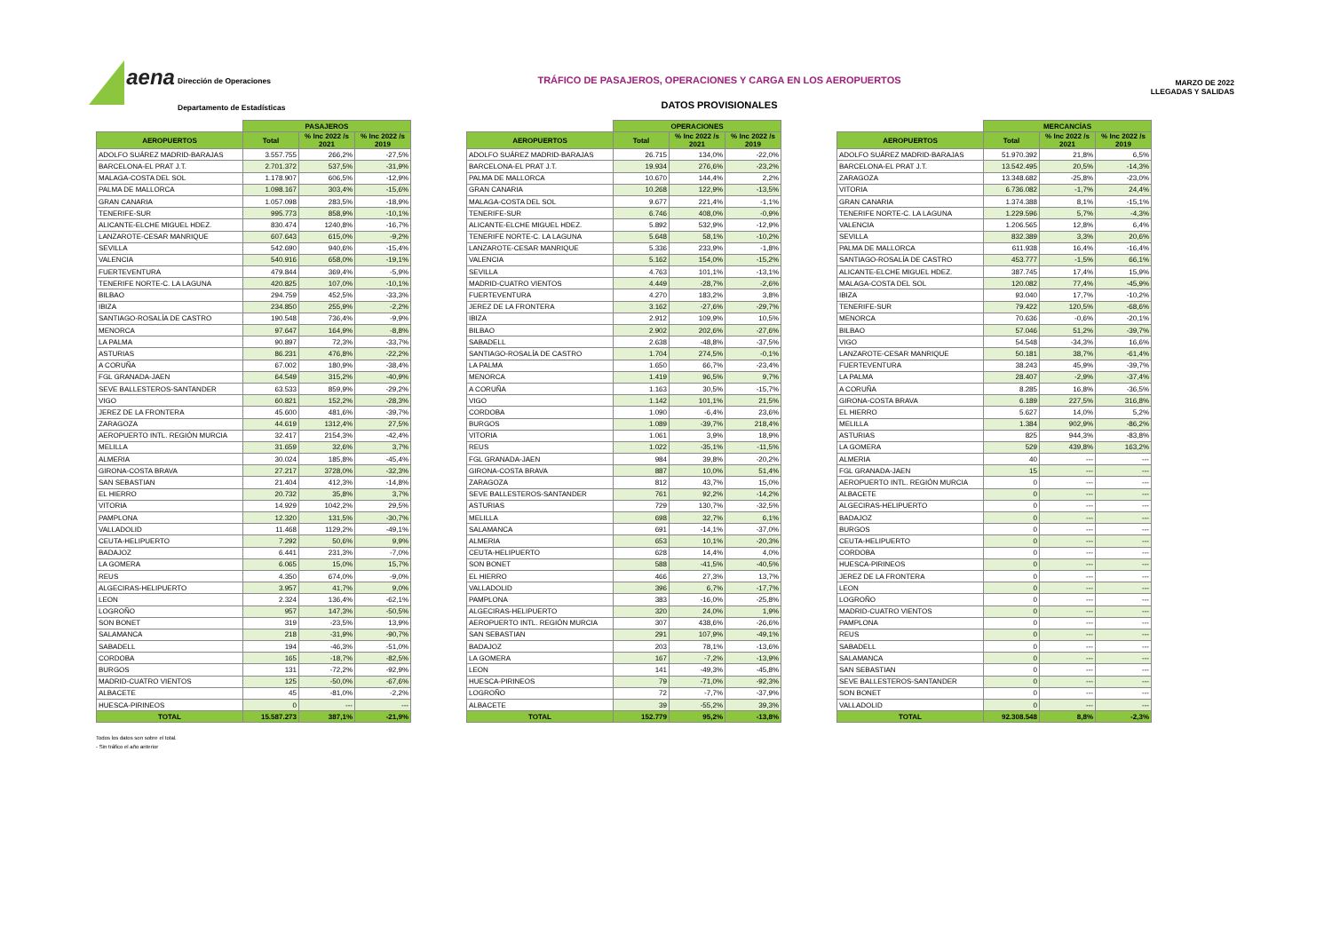aena
Dirección de Operaciones
Departamento de Estadísticas
TRÁFICO DE PASAJEROS, OPERACIONES Y CARGA EN LOS AEROPUERTOS
DATOS PROVISIONALES
MARZO DE 2022
LLEGADAS Y SALIDAS
| | PASAJEROS | | |
| AEROPUERTOS | Total | % Inc 2022 /s 2021 | % Inc 2022 /s 2019 |
| ADOLFO SUÁREZ MADRID-BARAJAS | 3.557.755 | 266,2% | -27,5% |
| BARCELONA-EL PRAT J.T. | 2.701.372 | 537,5% | -31,9% |
| MALAGA-COSTA DEL SOL | 1.178.907 | 606,5% | -12,9% |
| PALMA DE MALLORCA | 1.098.167 | 303,4% | -15,6% |
| GRAN CANARIA | 1.057.098 | 283,5% | -18,9% |
| TENERIFE-SUR | 995.773 | 858,9% | -10,1% |
| ALICANTE-ELCHE MIGUEL HDEZ. | 830.474 | 1240,8% | -16,7% |
| LANZAROTE-CESAR MANRIQUE | 607.643 | 615,0% | -9,2% |
| SEVILLA | 542.690 | 940,6% | -15,4% |
| VALENCIA | 540.916 | 658,0% | -19,1% |
| FUERTEVENTURA | 479.844 | 369,4% | -5,9% |
| TENERIFE NORTE-C. LA LAGUNA | 420.825 | 107,0% | -10,1% |
| BILBAO | 294.759 | 452,5% | -33,3% |
| IBIZA | 234.850 | 255,9% | -2,2% |
| SANTIAGO-ROSALÍA DE CASTRO | 190.548 | 736,4% | -9,9% |
| MENORCA | 97.647 | 164,9% | -8,8% |
| LA PALMA | 90.897 | 72,3% | -33,7% |
| ASTURIAS | 86.231 | 476,8% | -22,2% |
| A CORUÑA | 67.002 | 180,9% | -38,4% |
| FGL GRANADA-JAEN | 64.549 | 315,2% | -40,9% |
| SEVE BALLESTEROS-SANTANDER | 63.533 | 859,9% | -29,2% |
| VIGO | 60.821 | 152,2% | -28,3% |
| JEREZ DE LA FRONTERA | 45.600 | 481,6% | -39,7% |
| ZARAGOZA | 44.619 | 1312,4% | 27,5% |
| AEROPUERTO INTL. REGIÓN MURCIA | 32.417 | 2154,3% | -42,4% |
| MELILLA | 31.659 | 32,6% | 3,7% |
| ALMERIA | 30.024 | 185,8% | -45,4% |
| GIRONA-COSTA BRAVA | 27.217 | 3728,0% | -32,3% |
| SAN SEBASTIAN | 21.404 | 412,3% | -14,8% |
| EL HIERRO | 20.732 | 35,8% | 3,7% |
| VITORIA | 14.929 | 1042,2% | 29,5% |
| PAMPLONA | 12.320 | 131,5% | -30,7% |
| VALLADOLID | 11.468 | 1129,2% | -49,1% |
| CEUTA-HELIPUERTO | 7.292 | 50,6% | 9,9% |
| BADAJOZ | 6.441 | 231,3% | -7,0% |
| LA GOMERA | 6.065 | 15,0% | 15,7% |
| REUS | 4.350 | 674,0% | -9,0% |
| ALGECIRAS-HELIPUERTO | 3.957 | 41,7% | 9,0% |
| LEON | 2.324 | 136,4% | -62,1% |
| LOGROÑO | 957 | 147,3% | -50,5% |
| SON BONET | 319 | -23,5% | 13,9% |
| SALAMANCA | 218 | -31,9% | -90,7% |
| SABADELL | 194 | -46,3% | -51,0% |
| CORDOBA | 165 | -18,7% | -82,5% |
| BURGOS | 131 | -72,2% | -92,9% |
| MADRID-CUATRO VIENTOS | 125 | -50,0% | -67,6% |
| ALBACETE | 45 | -81,0% | -2,2% |
| HUESCA-PIRINEOS | 0 | --- | --- |
| TOTAL | 15.587.273 | 387,1% | -21,9% |
| | OPERACIONES | | |
| AEROPUERTOS | Total | % Inc 2022 /s 2021 | % Inc 2022 /s 2019 |
| ADOLFO SUÁREZ MADRID-BARAJAS | 26.715 | 134,0% | -22,0% |
| BARCELONA-EL PRAT J.T. | 19.934 | 276,6% | -23,2% |
| PALMA DE MALLORCA | 10.670 | 144,4% | 2,2% |
| GRAN CANARIA | 10.268 | 122,9% | -13,5% |
| MALAGA-COSTA DEL SOL | 9.677 | 221,4% | -1,1% |
| TENERIFE-SUR | 6.746 | 408,0% | -0,9% |
| ALICANTE-ELCHE MIGUEL HDEZ. | 5.892 | 532,9% | -12,9% |
| TENERIFE NORTE-C. LA LAGUNA | 5.648 | 58,1% | -10,2% |
| LANZAROTE-CESAR MANRIQUE | 5.336 | 233,9% | -1,8% |
| VALENCIA | 5.162 | 154,0% | -15,2% |
| SEVILLA | 4.763 | 101,1% | -13,1% |
| MADRID-CUATRO VIENTOS | 4.449 | -28,7% | -2,6% |
| FUERTEVENTURA | 4.270 | 183,2% | 3,8% |
| JEREZ DE LA FRONTERA | 3.162 | -27,6% | -29,7% |
| IBIZA | 2.912 | 109,9% | 10,5% |
| BILBAO | 2.902 | 202,6% | -27,6% |
| SABADELL | 2.638 | -48,8% | -37,5% |
| SANTIAGO-ROSALÍA DE CASTRO | 1.704 | 274,5% | -0,1% |
| LA PALMA | 1.650 | 66,7% | -23,4% |
| MENORCA | 1.419 | 96,5% | 9,7% |
| A CORUÑA | 1.163 | 30,5% | -15,7% |
| VIGO | 1.142 | 101,1% | 21,5% |
| CORDOBA | 1.090 | -6,4% | 23,6% |
| BURGOS | 1.089 | -39,7% | 218,4% |
| VITORIA | 1.061 | 3,9% | 18,9% |
| REUS | 1.022 | -35,1% | -11,5% |
| FGL GRANADA-JAEN | 984 | 39,8% | -20,2% |
| GIRONA-COSTA BRAVA | 887 | 10,0% | 51,4% |
| ZARAGOZA | 812 | 43,7% | 15,0% |
| SEVE BALLESTEROS-SANTANDER | 761 | 92,2% | -14,2% |
| ASTURIAS | 729 | 130,7% | -32,5% |
| MELILLA | 698 | 32,7% | 6,1% |
| SALAMANCA | 691 | -14,1% | -37,0% |
| ALMERIA | 653 | 10,1% | -20,3% |
| CEUTA-HELIPUERTO | 628 | 14,4% | 4,0% |
| SON BONET | 588 | -41,5% | -40,5% |
| EL HIERRO | 466 | 27,3% | 13,7% |
| VALLADOLID | 396 | 6,7% | -17,7% |
| PAMPLONA | 383 | -16,0% | -25,8% |
| ALGECIRAS-HELIPUERTO | 320 | 24,0% | 1,9% |
| AEROPUERTO INTL. REGIÓN MURCIA | 307 | 438,6% | -26,6% |
| SAN SEBASTIAN | 291 | 107,9% | -49,1% |
| BADAJOZ | 203 | 78,1% | -13,6% |
| LA GOMERA | 167 | -7,2% | -13,9% |
| LEON | 141 | -49,3% | -45,8% |
| HUESCA-PIRINEOS | 79 | -71,0% | -92,3% |
| LOGROÑO | 72 | -7,7% | -37,9% |
| ALBACETE | 39 | -55,2% | 39,3% |
| TOTAL | 152.779 | 95,2% | -13,8% |
| | MERCANCÍAS | | |
| AEROPUERTOS | Total | % Inc 2022 /s 2021 | % Inc 2022 /s 2019 |
| ADOLFO SUÁREZ MADRID-BARAJAS | 51.970.392 | 21,8% | 6,5% |
| BARCELONA-EL PRAT J.T. | 13.542.495 | 20,5% | -14,3% |
| ZARAGOZA | 13.348.682 | -25,8% | -23,0% |
| VITORIA | 6.736.082 | -1,7% | 24,4% |
| GRAN CANARIA | 1.374.388 | 8,1% | -15,1% |
| TENERIFE NORTE-C. LA LAGUNA | 1.229.596 | 5,7% | -4,3% |
| VALENCIA | 1.206.565 | 12,8% | 6,4% |
| SEVILLA | 832.389 | 3,3% | 20,6% |
| PALMA DE MALLORCA | 611.938 | 16,4% | -16,4% |
| SANTIAGO-ROSALÍA DE CASTRO | 453.777 | -1,5% | 66,1% |
| ALICANTE-ELCHE MIGUEL HDEZ. | 387.745 | 17,4% | 15,9% |
| MALAGA-COSTA DEL SOL | 120.082 | 77,4% | -45,9% |
| IBIZA | 93.040 | 17,7% | -10,2% |
| TENERIFE-SUR | 79.422 | 120,5% | -68,6% |
| MENORCA | 70.636 | -0,6% | -20,1% |
| BILBAO | 57.046 | 51,2% | -39,7% |
| VIGO | 54.548 | -34,3% | 16,6% |
| LANZAROTE-CESAR MANRIQUE | 50.181 | 38,7% | -61,4% |
| FUERTEVENTURA | 38.243 | 45,9% | -39,7% |
| LA PALMA | 28.407 | -2,9% | -37,4% |
| A CORUÑA | 8.285 | 16,8% | -36,5% |
| GIRONA-COSTA BRAVA | 6.189 | 227,5% | 316,8% |
| EL HIERRO | 5.627 | 14,0% | 5,2% |
| MELILLA | 1.384 | 902,9% | -86,2% |
| ASTURIAS | 825 | 944,3% | -83,8% |
| LA GOMERA | 529 | 439,8% | 163,2% |
| ALMERIA | 40 | --- | --- |
| FGL GRANADA-JAEN | 15 | --- | --- |
| AEROPUERTO INTL. REGIÓN MURCIA | 0 | --- | --- |
| ALBACETE | 0 | --- | --- |
| ALGECIRAS-HELIPUERTO | 0 | --- | --- |
| BADAJOZ | 0 | --- | --- |
| BURGOS | 0 | --- | --- |
| CEUTA-HELIPUERTO | 0 | --- | --- |
| CORDOBA | 0 | --- | --- |
| HUESCA-PIRINEOS | 0 | --- | --- |
| JEREZ DE LA FRONTERA | 0 | --- | --- |
| LEON | 0 | --- | --- |
| LOGROÑO | 0 | --- | --- |
| MADRID-CUATRO VIENTOS | 0 | --- | --- |
| PAMPLONA | 0 | --- | --- |
| REUS | 0 | --- | --- |
| SABADELL | 0 | --- | --- |
| SALAMANCA | 0 | --- | --- |
| SAN SEBASTIAN | 0 | --- | --- |
| SEVE BALLESTEROS-SANTANDER | 0 | --- | --- |
| SON BONET | 0 | --- | --- |
| VALLADOLID | 0 | --- | --- |
| TOTAL | 92.308.548 | 8,8% | -2,3% |
Todos los datos son sobre el total.
- Sin tráfico el año anterior